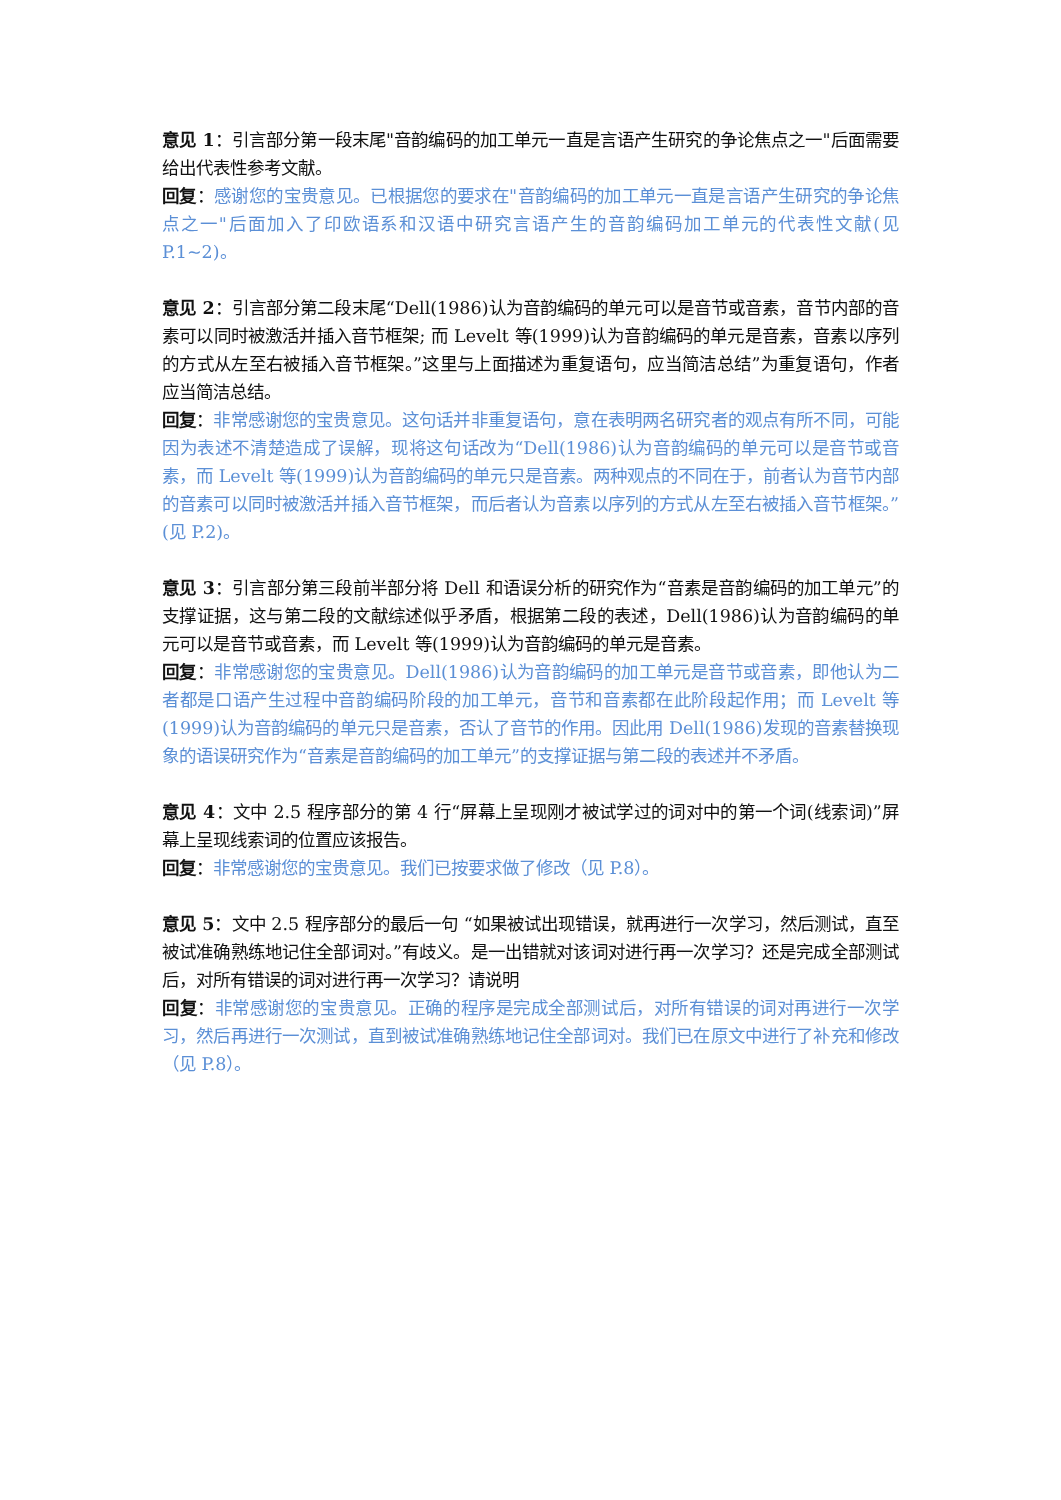意见 1：引言部分第一段末尾"音韵编码的加工单元一直是言语产生研究的争论焦点之一"后面需要给出代表性参考文献。
回复：感谢您的宝贵意见。已根据您的要求在"音韵编码的加工单元一直是言语产生研究的争论焦点之一"后面加入了印欧语系和汉语中研究言语产生的音韵编码加工单元的代表性文献(见 P.1~2)。
意见 2：引言部分第二段末尾“Dell(1986)认为音韵编码的单元可以是音节或音素，音节内部的音素可以同时被激活并插入音节框架; 而 Levelt 等(1999)认为音韵编码的单元是音素，音素以序列的方式从左至右被插入音节框架。”这里与上面描述为重复语句，应当简洁总结”为重复语句，作者应当简洁总结。
回复：非常感谢您的宝贵意见。这句话并非重复语句，意在表明两名研究者的观点有所不同，可能因为表述不清楚造成了误解，现将这句话改为“Dell(1986)认为音韵编码的单元可以是音节或音素，而 Levelt 等(1999)认为音韵编码的单元只是音素。两种观点的不同在于，前者认为音节内部的音素可以同时被激活并插入音节框架，而后者认为音素以序列的方式从左至右被插入音节框架。”(见 P.2)。
意见 3：引言部分第三段前半部分将 Dell 和语误分析的研究作为“音素是音韵编码的加工单元”的支撑证据，这与第二段的文献综述似乎矛盾，根据第二段的表述，Dell(1986)认为音韵编码的单元可以是音节或音素，而 Levelt 等(1999)认为音韵编码的单元是音素。
回复：非常感谢您的宝贵意见。Dell(1986)认为音韵编码的加工单元是音节或音素，即他认为二者都是口语产生过程中音韵编码阶段的加工单元，音节和音素都在此阶段起作用；而 Levelt 等(1999)认为音韵编码的单元只是音素，否认了音节的作用。因此用 Dell(1986)发现的音素替换现象的语误研究作为“音素是音韵编码的加工单元”的支撑证据与第二段的表述并不矛盾。
意见 4：文中 2.5 程序部分的第 4 行“屏幕上呈现刚才被试学过的词对中的第一个词(线索词)”屏幕上呈现线索词的位置应该报告。
回复：非常感谢您的宝贵意见。我们已按要求做了修改（见 P.8）。
意见 5：文中 2.5 程序部分的最后一句 “如果被试出现错误，就再进行一次学习，然后测试，直至被试准确熟练地记住全部词对。”有歧义。是一出错就对该词对进行再一次学习？还是完成全部测试后，对所有错误的词对进行再一次学习？请说明
回复：非常感谢您的宝贵意见。正确的程序是完成全部测试后，对所有错误的词对再进行一次学习，然后再进行一次测试，直到被试准确熟练地记住全部词对。我们已在原文中进行了补充和修改（见 P.8）。